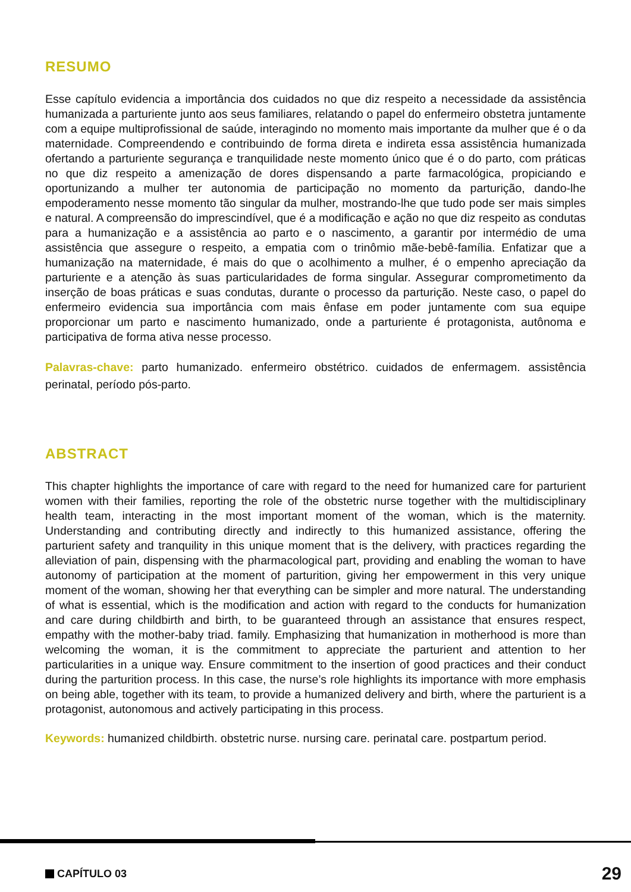RESUMO
Esse capítulo evidencia a importância dos cuidados no que diz respeito a necessidade da assistência humanizada a parturiente junto aos seus familiares, relatando o papel do enfermeiro obstetra juntamente com a equipe multiprofissional de saúde, interagindo no momento mais importante da mulher que é o da maternidade. Compreendendo e contribuindo de forma direta e indireta essa assistência humanizada ofertando a parturiente segurança e tranquilidade neste momento único que é o do parto, com práticas no que diz respeito a amenização de dores dispensando a parte farmacológica, propiciando e oportunizando a mulher ter autonomia de participação no momento da parturição, dando-lhe empoderamento nesse momento tão singular da mulher, mostrando-lhe que tudo pode ser mais simples e natural. A compreensão do imprescindível, que é a modificação e ação no que diz respeito as condutas para a humanização e a assistência ao parto e o nascimento, a garantir por intermédio de uma assistência que assegure o respeito, a empatia com o trinômio mãe-bebê-família. Enfatizar que a humanização na maternidade, é mais do que o acolhimento a mulher, é o empenho apreciação da parturiente e a atenção às suas particularidades de forma singular. Assegurar comprometimento da inserção de boas práticas e suas condutas, durante o processo da parturição. Neste caso, o papel do enfermeiro evidencia sua importância com mais ênfase em poder juntamente com sua equipe proporcionar um parto e nascimento humanizado, onde a parturiente é protagonista, autônoma e participativa de forma ativa nesse processo.
Palavras-chave: parto humanizado. enfermeiro obstétrico. cuidados de enfermagem. assistência perinatal, período pós-parto.
ABSTRACT
This chapter highlights the importance of care with regard to the need for humanized care for parturient women with their families, reporting the role of the obstetric nurse together with the multidisciplinary health team, interacting in the most important moment of the woman, which is the maternity. Understanding and contributing directly and indirectly to this humanized assistance, offering the parturient safety and tranquility in this unique moment that is the delivery, with practices regarding the alleviation of pain, dispensing with the pharmacological part, providing and enabling the woman to have autonomy of participation at the moment of parturition, giving her empowerment in this very unique moment of the woman, showing her that everything can be simpler and more natural. The understanding of what is essential, which is the modification and action with regard to the conducts for humanization and care during childbirth and birth, to be guaranteed through an assistance that ensures respect, empathy with the mother-baby triad. family. Emphasizing that humanization in motherhood is more than welcoming the woman, it is the commitment to appreciate the parturient and attention to her particularities in a unique way. Ensure commitment to the insertion of good practices and their conduct during the parturition process. In this case, the nurse’s role highlights its importance with more emphasis on being able, together with its team, to provide a humanized delivery and birth, where the parturient is a protagonist, autonomous and actively participating in this process.
Keywords: humanized childbirth. obstetric nurse. nursing care. perinatal care. postpartum period.
CAPÍTULO 03 29